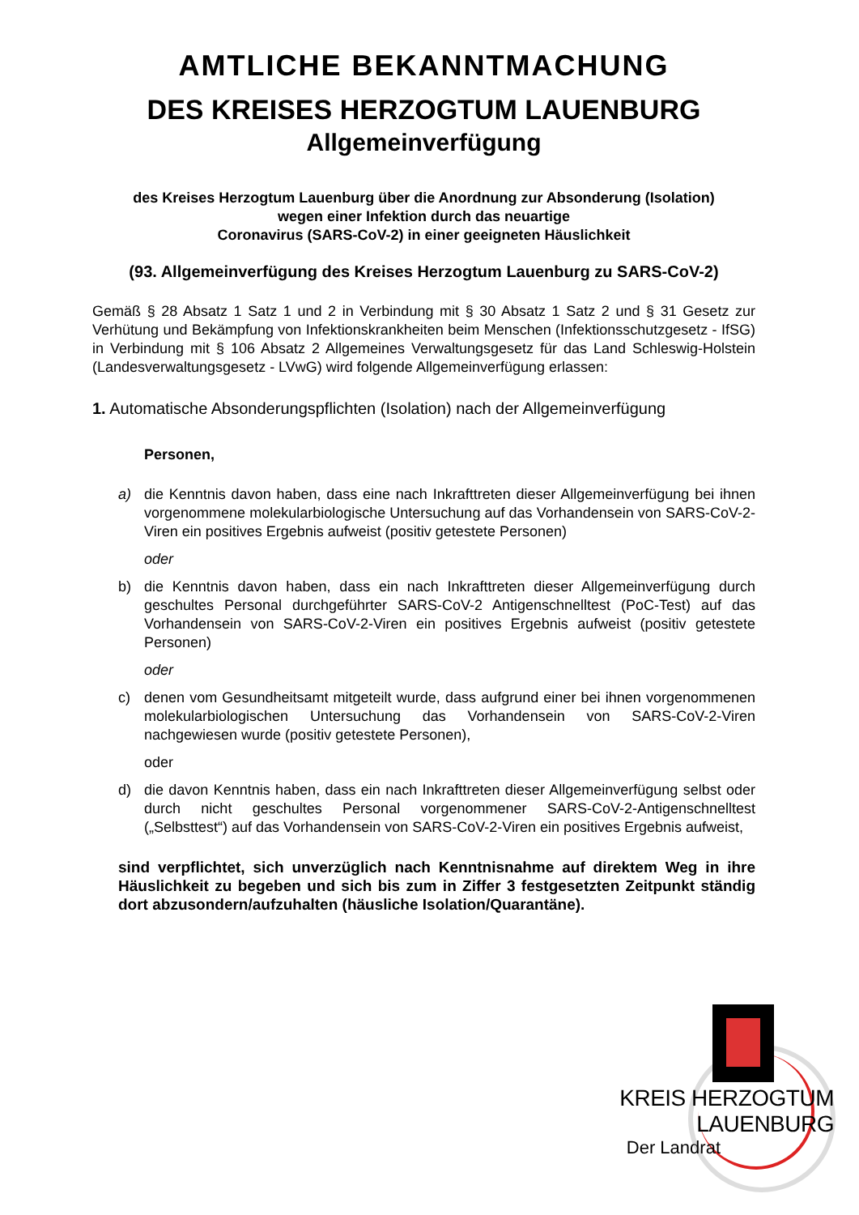AMTLICHE BEKANNTMACHUNG
DES KREISES HERZOGTUM LAUENBURG
Allgemeinverfügung
des Kreises Herzogtum Lauenburg über die Anordnung zur Absonderung (Isolation)
wegen einer Infektion durch das neuartige
Coronavirus (SARS-CoV-2) in einer geeigneten Häuslichkeit
(93. Allgemeinverfügung des Kreises Herzogtum Lauenburg zu SARS-CoV-2)
Gemäß § 28 Absatz 1 Satz 1 und 2 in Verbindung mit § 30 Absatz 1 Satz 2 und § 31 Gesetz zur Verhütung und Bekämpfung von Infektionskrankheiten beim Menschen (Infektionsschutzgesetz - IfSG) in Verbindung mit § 106 Absatz 2 Allgemeines Verwaltungsgesetz für das Land Schleswig-Holstein (Landesverwaltungsgesetz - LVwG) wird folgende Allgemeinverfügung erlassen:
1. Automatische Absonderungspflichten (Isolation) nach der Allgemeinverfügung
Personen,
a) die Kenntnis davon haben, dass eine nach Inkrafttreten dieser Allgemeinverfügung bei ihnen vorgenommene molekularbiologische Untersuchung auf das Vorhandensein von SARS-CoV-2-Viren ein positives Ergebnis aufweist (positiv getestete Personen)
oder
b) die Kenntnis davon haben, dass ein nach Inkrafttreten dieser Allgemeinverfügung durch geschultes Personal durchgeführter SARS-CoV-2 Antigenschnelltest (PoC-Test) auf das Vorhandensein von SARS-CoV-2-Viren ein positives Ergebnis aufweist (positiv getestete Personen)
oder
c) denen vom Gesundheitsamt mitgeteilt wurde, dass aufgrund einer bei ihnen vorgenommenen molekularbiologischen Untersuchung das Vorhandensein von SARS-CoV-2-Viren nachgewiesen wurde (positiv getestete Personen),
oder
d) die davon Kenntnis haben, dass ein nach Inkrafttreten dieser Allgemeinverfügung selbst oder durch nicht geschultes Personal vorgenommener SARS-CoV-2-Antigenschnelltest („Selbsttest“) auf das Vorhandensein von SARS-CoV-2-Viren ein positives Ergebnis aufweist,
sind verpflichtet, sich unverzüglich nach Kenntnisnahme auf direktem Weg in ihre Häuslichkeit zu begeben und sich bis zum in Ziffer 3 festgesetzten Zeitpunkt ständig dort abzusondern/aufzuhalten (häusliche Isolation/Quarantäne).
KREIS HERZOGTUM LAUENBURG
Der Landrat